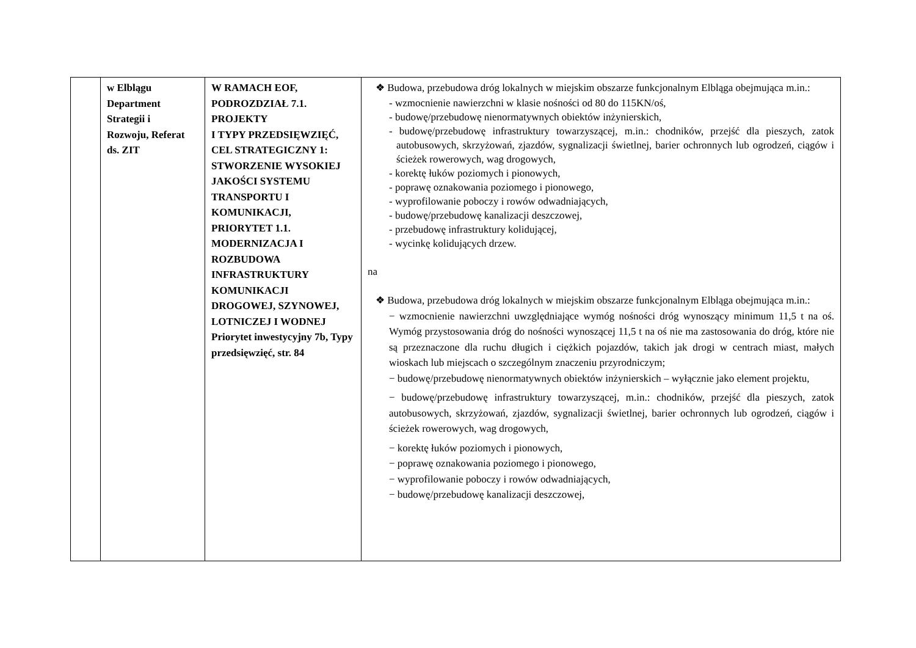| | w Elblągu Department Strategii i Rozwoju, Referat ds. ZIT | W RAMACH EOF, PODROZDZIAŁ 7.1. PROJEKTY I TYPY PRZEDSIĘWZIĘĆ, CEL STRATEGICZNY 1: STWORZENIE WYSOKIEJ JAKOŚCI SYSTEMU TRANSPORTU I KOMUNIKACJI, PRIORYTET 1.1. MODERNIZACJA I ROZBUDOWA INFRASTRUKTURY KOMUNIKACJI DROGOWEJ, SZYNOWEJ, LOTNICZEJ I WODNEJ Priorytet inwestycyjny 7b, Typy przedsięwzięć, str. 84 | ❖ Budowa, przebudowa dróg lokalnych w miejskim obszarze funkcjonalnym Elbląga obejmująca m.in.: - wzmocnienie nawierzchni w klasie nośności od 80 do 115KN/oś, - budowę/przebudowę nienormatywnych obiektów inżynierskich, - budowę/przebudowę infrastruktury towarzyszącej, m.in.: chodników, przejść dla pieszych, zatok autobusowych, skrzyżowań, zjazdów, sygnalizacji świetlnej, barier ochronnych lub ogrodzeń, ciągów i ścieżek rowerowych, wag drogowych, - korektę łuków poziomych i pionowych, - poprawę oznakowania poziomego i pionowego, - wyprofilowanie poboczy i rowów odwadniających, - budowę/przebudowę kanalizacji deszczowej, - przebudowę infrastruktury kolidującej, - wycinkę kolidujących drzew. na ❖ Budowa, przebudowa dróg lokalnych w miejskim obszarze funkcjonalnym Elbląga obejmująca m.in.: − wzmocnienie nawierzchni uwzględniające wymóg nośności dróg wynoszący minimum 11,5 t na oś. Wymóg przystosowania dróg do nośności wynoszącej 11,5 t na oś nie ma zastosowania do dróg, które nie są przeznaczone dla ruchu długich i ciężkich pojazdów, takich jak drogi w centrach miast, małych wioskach lub miejscach o szczególnym znaczeniu przyrodniczym; − budowę/przebudowę nienormatywnych obiektów inżynierskich – wyłącznie jako element projektu, − budowę/przebudowę infrastruktury towarzyszącej, m.in.: chodników, przejść dla pieszych, zatok autobusowych, skrzyżowań, zjazdów, sygnalizacji świetlnej, barier ochronnych lub ogrodzeń, ciągów i ścieżek rowerowych, wag drogowych, − korektę łuków poziomych i pionowych, − poprawę oznakowania poziomego i pionowego, − wyprofilowanie poboczy i rowów odwadniających, − budowę/przebudowę kanalizacji deszczowej, |